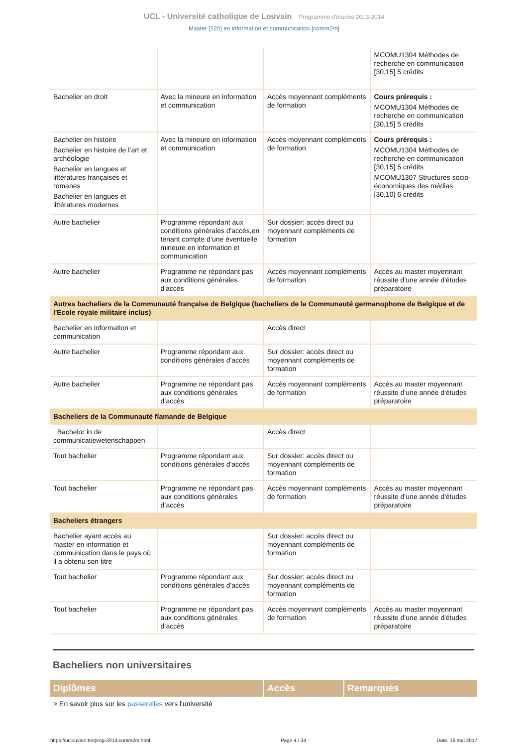UCL - Université catholique de Louvain Programme d'études 2013-2014
Master [120] en information et communication [comm2m]
| | | | MCOMU1304 Méthodes de recherche en communication [30,15] 5 crédits |
| Bachelier en droit | Avec la mineure en information et communication | Accès moyennant compléments de formation | Cours prérequis : MCOMU1304 Méthodes de recherche en communication [30,15] 5 crédits |
| Bachelier en histoire Bachelier en histoire de l’art et archéologie Bachelier en langues et littératures françaises et romanes Bachelier en langues et littératures modernes | Avec la mineure en information et communication | Accès moyennant compléments de formation | Cours prérequis : MCOMU1304 Méthodes de recherche en communication [30,15] 5 crédits MCOMU1307 Structures socio-économiques des médias [30,10] 6 crédits |
| Autre bachelier | Programme répondant aux conditions générales d'accès,en tenant compte d’une éventuelle mineure en information et communication | Sur dossier: accès direct ou moyennant compléments de formation | |
| Autre bachelier | Programme ne répondant pas aux conditions générales d'accès | Accès moyennant compléments de formation | Accès au master moyennant réussite d’une année d'études préparatoire |
| Autres bacheliers de la Communauté française de Belgique (bacheliers de la Communauté germanophone de Belgique et de l'Ecole royale militaire inclus) | | | |
| Bachelier en information et communication | | Accès direct | |
| Autre bachelier | Programme répondant aux conditions générales d'accès | Sur dossier: accès direct ou moyennant compléments de formation | |
| Autre bachelier | Programme ne répondant pas aux conditions générales d’accès | Accès moyennant compléments de formation | Accès au master moyennant réussite d’une année d'études préparatoire |
| Bacheliers de la Communauté flamande de Belgique | | | |
| Bachelor in de communicatiewetenschappen | | Accès direct | |
| Tout bachelier | Programme répondant aux conditions générales d'accès | Sur dossier: accès direct ou moyennant compléments de formation | |
| Tout bachelier | Programme ne répondant pas aux conditions générales d’accès | Accès moyennant compléments de formation | Accès au master moyennant réussite d’une année d'études préparatoire |
| Bacheliers étrangers | | | |
| Bachelier ayant accès au master en information et communication dans le pays où il a obtenu son titre | | Sur dossier: accès direct ou moyennant compléments de formation | |
| Tout bachelier | Programme répondant aux conditions générales d'accès | Sur dossier: accès direct ou moyennant compléments de formation | |
| Tout bachelier | Programme ne répondant pas aux conditions générales d’accès | Accès moyennant compléments de formation | Accès au master moyennant réussite d’une année d'études préparatoire |
Bacheliers non universitaires
| Diplômes | Accès | Remarques |
| --- | --- | --- |
> En savoir plus sur les passerelles vers l'université
https://uclouvain.be/prog-2013-comm2m.html Page 4 / 34 Date: 16 mai 2017